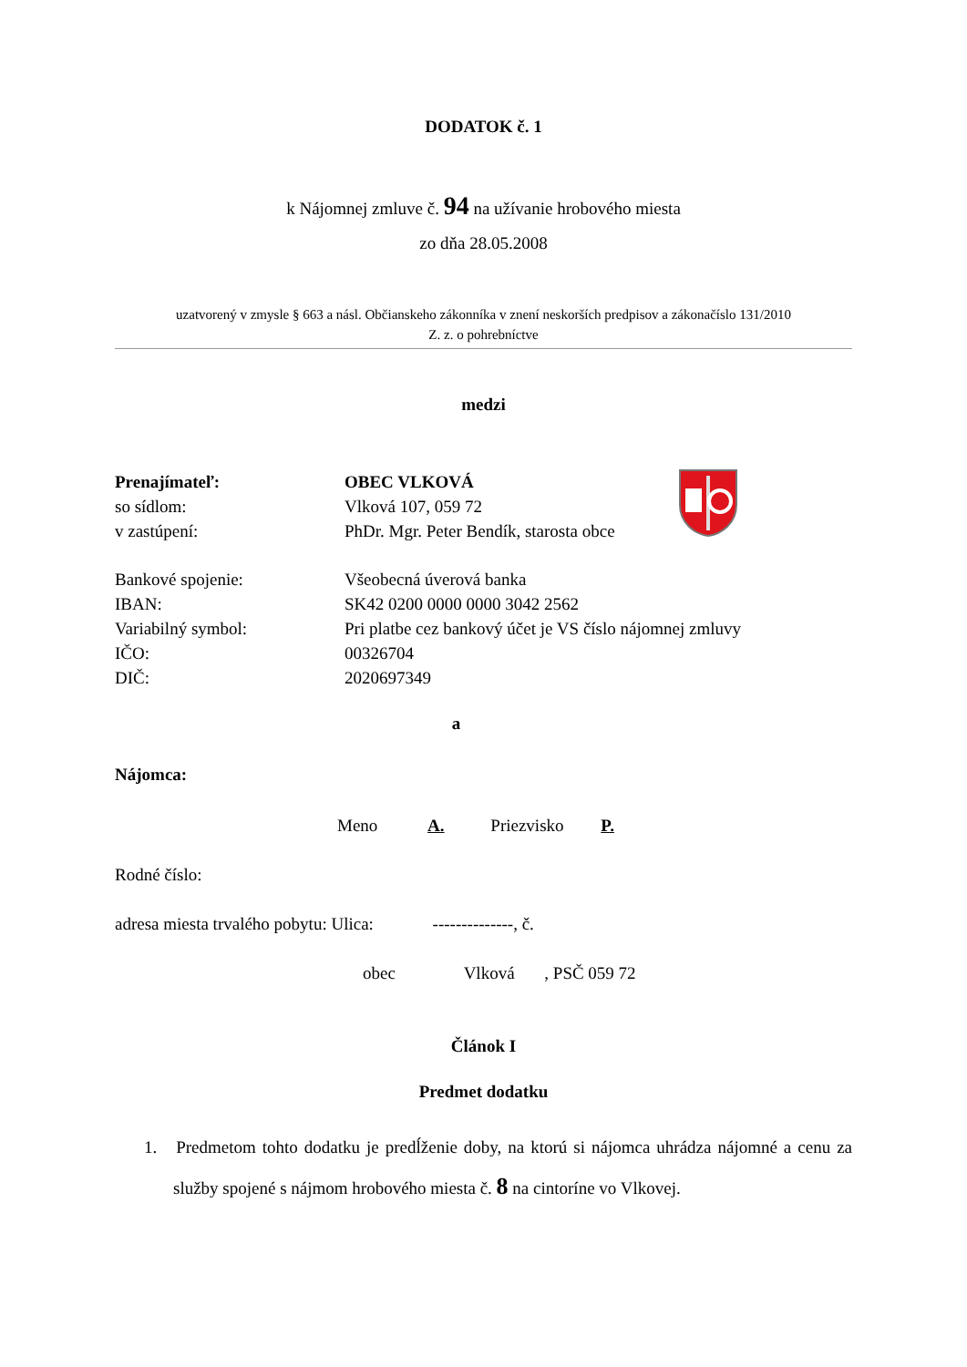DODATOK č. 1
k Nájomnej zmluve č. 94 na užívanie hrobového miesta
zo dňa 28.05.2008
uzatvorený v zmysle § 663 a násl. Občianskeho zákonníka v znení neskorších predpisov a zákonačíslo 131/2010
Z. z. o pohrebníctve
medzi
| Prenajímateľ: | OBEC VLKOVÁ |
| so sídlom: | Vlková 107, 059 72 |
| v zastúpení: | PhDr. Mgr. Peter Bendík, starosta obce |
| Bankové spojenie: | Všeobecná úverová banka |
| IBAN: | SK42 0200 0000 0000 3042 2562 |
| Variabilný symbol: | Pri platbe cez bankový účet je VS číslo nájomnej zmluvy |
| IČO: | 00326704 |
| DIČ: | 2020697349 |
a
Nájomca:
Meno A. Priezvisko P.
Rodné číslo:
adresa miesta trvalého pobytu: Ulica: --------------, č.
obec Vlková , PSČ 059 72
Článok I
Predmet dodatku
1. Predmetom tohto dodatku je predĺženie doby, na ktorú si nájomca uhrádza nájomné a cenu za služby spojené s nájmom hrobového miesta č. 8 na cintoríne vo Vlkovej.